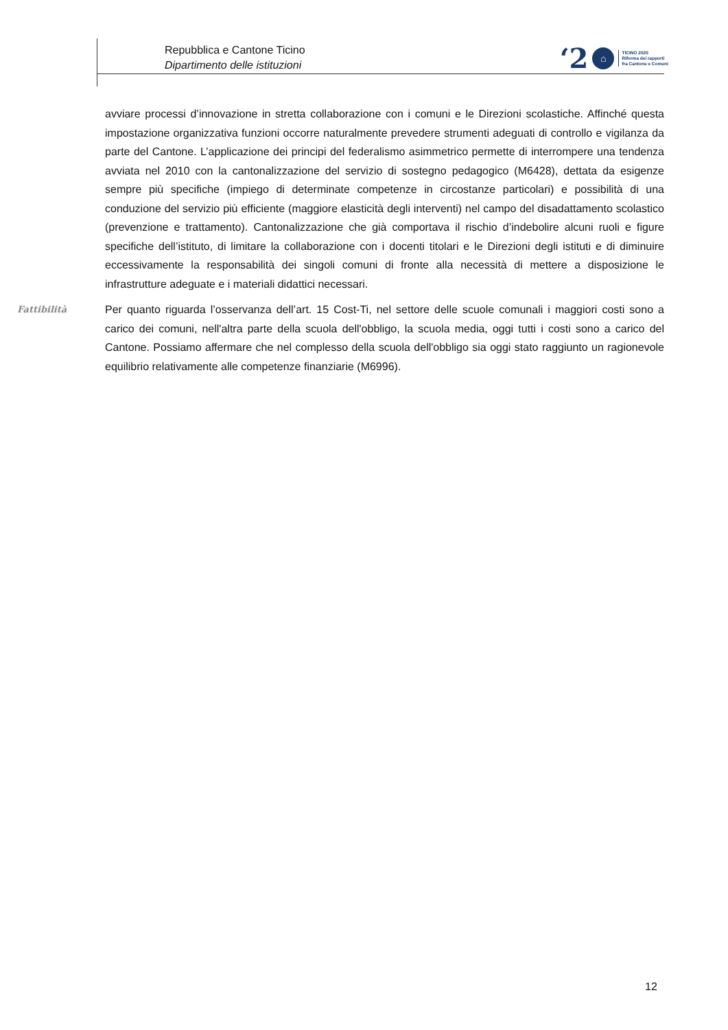Repubblica e Cantone Ticino
Dipartimento delle istituzioni
‘2 ⌂
TICINO 2020
Riforma dei rapporti
fra Cantone e Comuni
avviare processi d’innovazione in stretta collaborazione con i comuni e le Direzioni scolastiche. Affinché questa impostazione organizzativa funzioni occorre naturalmente prevedere strumenti adeguati di controllo e vigilanza da parte del Cantone. L’applicazione dei principi del federalismo asimmetrico permette di interrompere una tendenza avviata nel 2010 con la cantonalizzazione del servizio di sostegno pedagogico (M6428), dettata da esigenze sempre più specifiche (impiego di determinate competenze in circostanze particolari) e possibilità di una conduzione del servizio più efficiente (maggiore elasticità degli interventi) nel campo del disadattamento scolastico (prevenzione e trattamento). Cantonalizzazione che già comportava il rischio d’indebolire alcuni ruoli e figure specifiche dell’istituto, di limitare la collaborazione con i docenti titolari e le Direzioni degli istituti e di diminuire eccessivamente la responsabilità dei singoli comuni di fronte alla necessità di mettere a disposizione le infrastrutture adeguate e i materiali didattici necessari.
Fattibilità
Per quanto riguarda l’osservanza dell’art. 15 Cost-Ti, nel settore delle scuole comunali i maggiori costi sono a carico dei comuni, nell'altra parte della scuola dell'obbligo, la scuola media, oggi tutti i costi sono a carico del Cantone. Possiamo affermare che nel complesso della scuola dell'obbligo sia oggi stato raggiunto un ragionevole equilibrio relativamente alle competenze finanziarie (M6996).
12